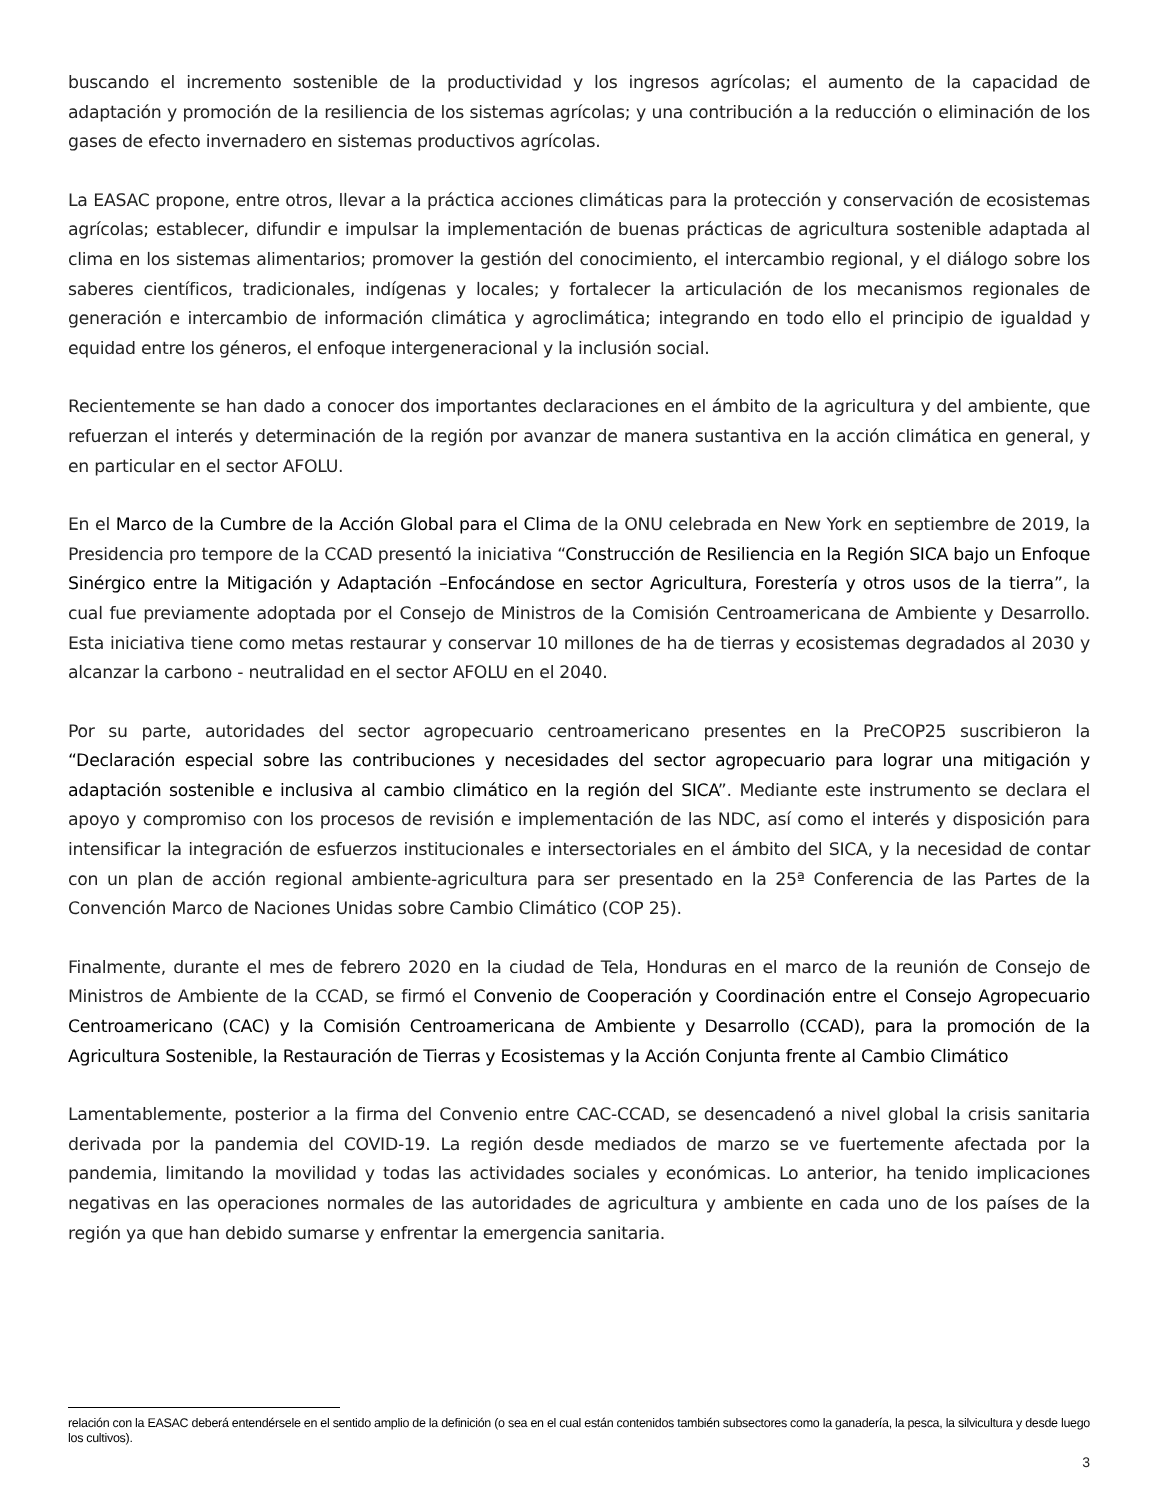buscando el incremento sostenible de la productividad y los ingresos agrícolas; el aumento de la capacidad de adaptación y promoción de la resiliencia de los sistemas agrícolas; y una contribución a la reducción o eliminación de los gases de efecto invernadero en sistemas productivos agrícolas.
La EASAC propone, entre otros, llevar a la práctica acciones climáticas para la protección y conservación de ecosistemas agrícolas; establecer, difundir e impulsar la implementación de buenas prácticas de agricultura sostenible adaptada al clima en los sistemas alimentarios; promover la gestión del conocimiento, el intercambio regional, y el diálogo sobre los saberes científicos, tradicionales, indígenas y locales; y fortalecer la articulación de los mecanismos regionales de generación e intercambio de información climática y agroclimática; integrando en todo ello el principio de igualdad y equidad entre los géneros, el enfoque intergeneracional y la inclusión social.
Recientemente se han dado a conocer dos importantes declaraciones en el ámbito de la agricultura y del ambiente, que refuerzan el interés y determinación de la región por avanzar de manera sustantiva en la acción climática en general, y en particular en el sector AFOLU.
En el Marco de la Cumbre de la Acción Global para el Clima de la ONU celebrada en New York en septiembre de 2019, la Presidencia pro tempore de la CCAD presentó la iniciativa “Construcción de Resiliencia en la Región SICA bajo un Enfoque Sinérgico entre la Mitigación y Adaptación –Enfocándose en sector Agricultura, Forestería y otros usos de la tierra”, la cual fue previamente adoptada por el Consejo de Ministros de la Comisión Centroamericana de Ambiente y Desarrollo. Esta iniciativa tiene como metas restaurar y conservar 10 millones de ha de tierras y ecosistemas degradados al 2030 y alcanzar la carbono - neutralidad en el sector AFOLU en el 2040.
Por su parte, autoridades del sector agropecuario centroamericano presentes en la PreCOP25 suscribieron la “Declaración especial sobre las contribuciones y necesidades del sector agropecuario para lograr una mitigación y adaptación sostenible e inclusiva al cambio climático en la región del SICA”. Mediante este instrumento se declara el apoyo y compromiso con los procesos de revisión e implementación de las NDC, así como el interés y disposición para intensificar la integración de esfuerzos institucionales e intersectoriales en el ámbito del SICA, y la necesidad de contar con un plan de acción regional ambiente-agricultura para ser presentado en la 25ª Conferencia de las Partes de la Convención Marco de Naciones Unidas sobre Cambio Climático (COP 25).
Finalmente, durante el mes de febrero 2020 en la ciudad de Tela, Honduras en el marco de la reunión de Consejo de Ministros de Ambiente de la CCAD, se firmó el Convenio de Cooperación y Coordinación entre el Consejo Agropecuario Centroamericano (CAC) y la Comisión Centroamericana de Ambiente y Desarrollo (CCAD), para la promoción de la Agricultura Sostenible, la Restauración de Tierras y Ecosistemas y la Acción Conjunta frente al Cambio Climático
Lamentablemente, posterior a la firma del Convenio entre CAC-CCAD, se desencadenó a nivel global la crisis sanitaria derivada por la pandemia del COVID-19. La región desde mediados de marzo se ve fuertemente afectada por la pandemia, limitando la movilidad y todas las actividades sociales y económicas. Lo anterior, ha tenido implicaciones negativas en las operaciones normales de las autoridades de agricultura y ambiente en cada uno de los países de la región ya que han debido sumarse y enfrentar la emergencia sanitaria.
relación con la EASAC deberá entendérsele en el sentido amplio de la definición (o sea en el cual están contenidos también subsectores como la ganadería, la pesca, la silvicultura y desde luego los cultivos).
3